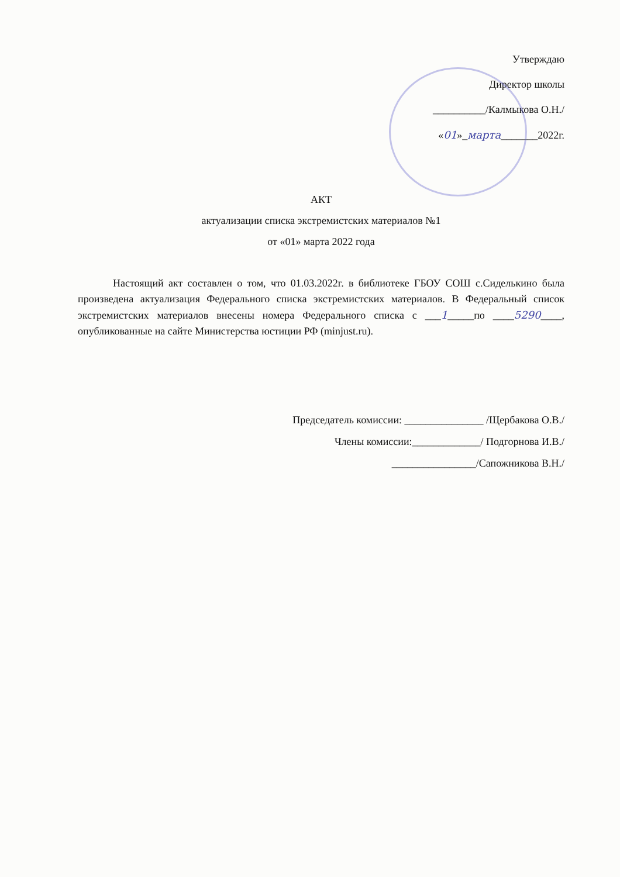Утверждаю
Директор школы
__________/Калмыкова О.Н./
«01»_марта_______2022г.
АКТ
актуализации списка экстремистских материалов №1
от «01» марта 2022 года
Настоящий акт составлен о том, что 01.03.2022г. в библиотеке ГБОУ СОШ с.Сиделькино была произведена актуализация Федерального списка экстремистских материалов. В Федеральный список экстремистских материалов внесены номера Федерального списка с ___1_____по ____5290____, опубликованные на сайте Министерства юстиции РФ (minjust.ru).
Председатель комиссии: _______________ /Щербакова О.В./
Члены комиссии:_____________/ Подгорнова И.В./
________________/Сапожникова В.Н./